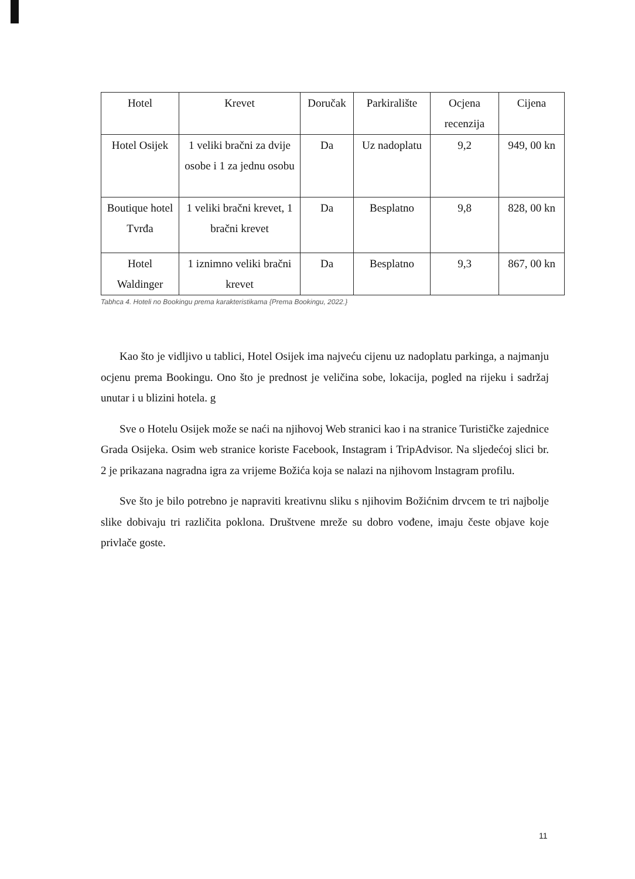| Hotel | Krevet | Doručak | Parkiralište | Ocjena recenzija | Cijena |
| --- | --- | --- | --- | --- | --- |
| Hotel Osijek | 1 veliki bračni za dvije osobe i 1 za jednu osobu | Da | Uz nadoplatu | 9,2 | 949, 00 kn |
| Boutique hotel Tvrđa | 1 veliki bračni krevet, 1 bračni krevet | Da | Besplatno | 9,8 | 828, 00 kn |
| Hotel Waldinger | 1 iznimno veliki bračni krevet | Da | Besplatno | 9,3 | 867, 00 kn |
Tabhca 4. Hoteli no Bookingu prema karakteristikama {Prema Bookingu, 2022.}
Kao što je vidljivo u tablici, Hotel Osijek ima najveću cijenu uz nadoplatu parkinga, a najmanju ocjenu prema Bookingu. Ono što je prednost je veličina sobe, lokacija, pogled na rijeku i sadržaj unutar i u blizini hotela. g
Sve o Hotelu Osijek može se naći na njihovoj Web stranici kao i na stranice Turističke zajednice Grada Osijeka. Osim web stranice koriste Facebook, Instagram i TripAdvisor. Na sljedećoj slici br. 2 je prikazana nagradna igra za vrijeme Božića koja se nalazi na njihovom lnstagram profilu.
Sve što je bilo potrebno je napraviti kreativnu sliku s njihovim Božićnim drvcem te tri najbolje slike dobivaju tri različita poklona. Društvene mreže su dobro vođene, imaju česte objave koje privlače goste.
11